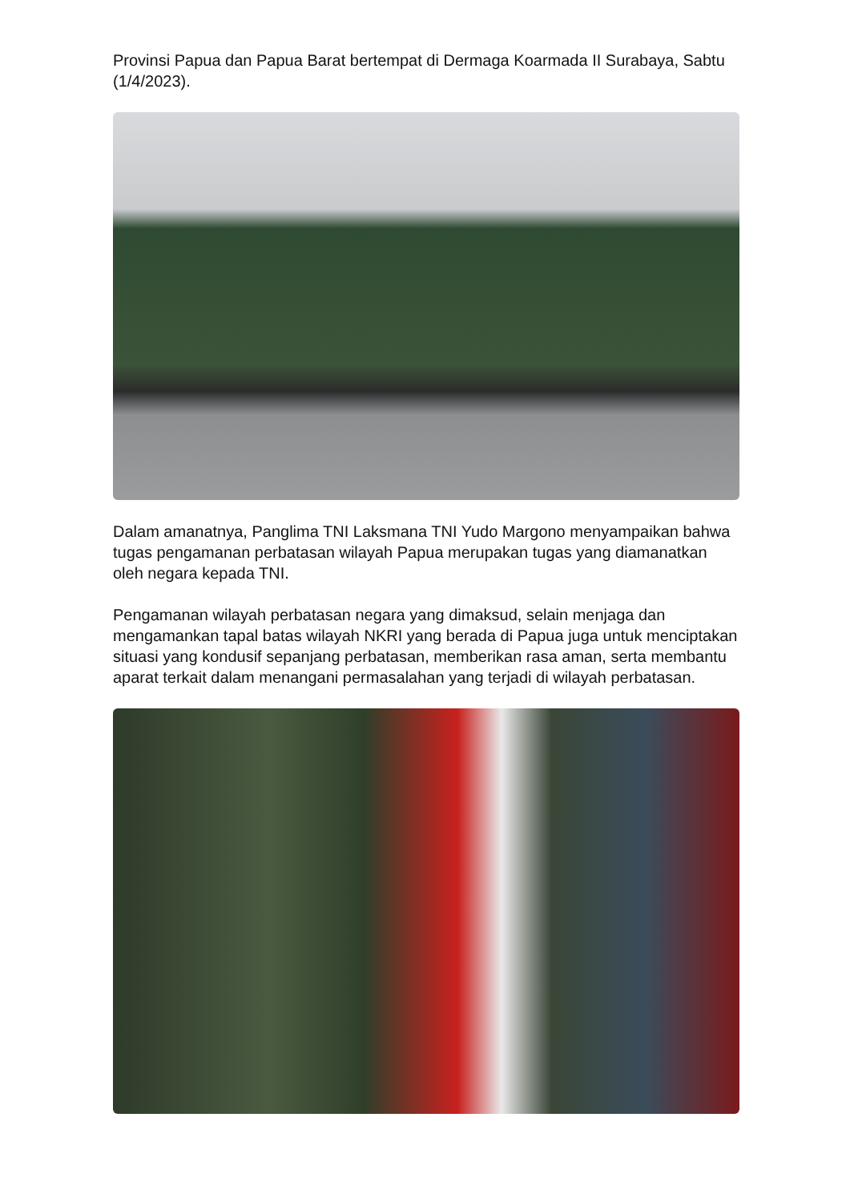Provinsi Papua dan Papua Barat bertempat di Dermaga Koarmada II Surabaya, Sabtu (1/4/2023).
Dalam amanatnya, Panglima TNI Laksmana TNI Yudo Margono menyampaikan bahwa tugas pengamanan perbatasan wilayah Papua merupakan tugas yang diamanatkan oleh negara kepada TNI.
Pengamanan wilayah perbatasan negara yang dimaksud, selain menjaga dan mengamankan tapal batas wilayah NKRI yang berada di Papua juga untuk menciptakan situasi yang kondusif sepanjang perbatasan, memberikan rasa aman, serta membantu aparat terkait dalam menangani permasalahan yang terjadi di wilayah perbatasan.